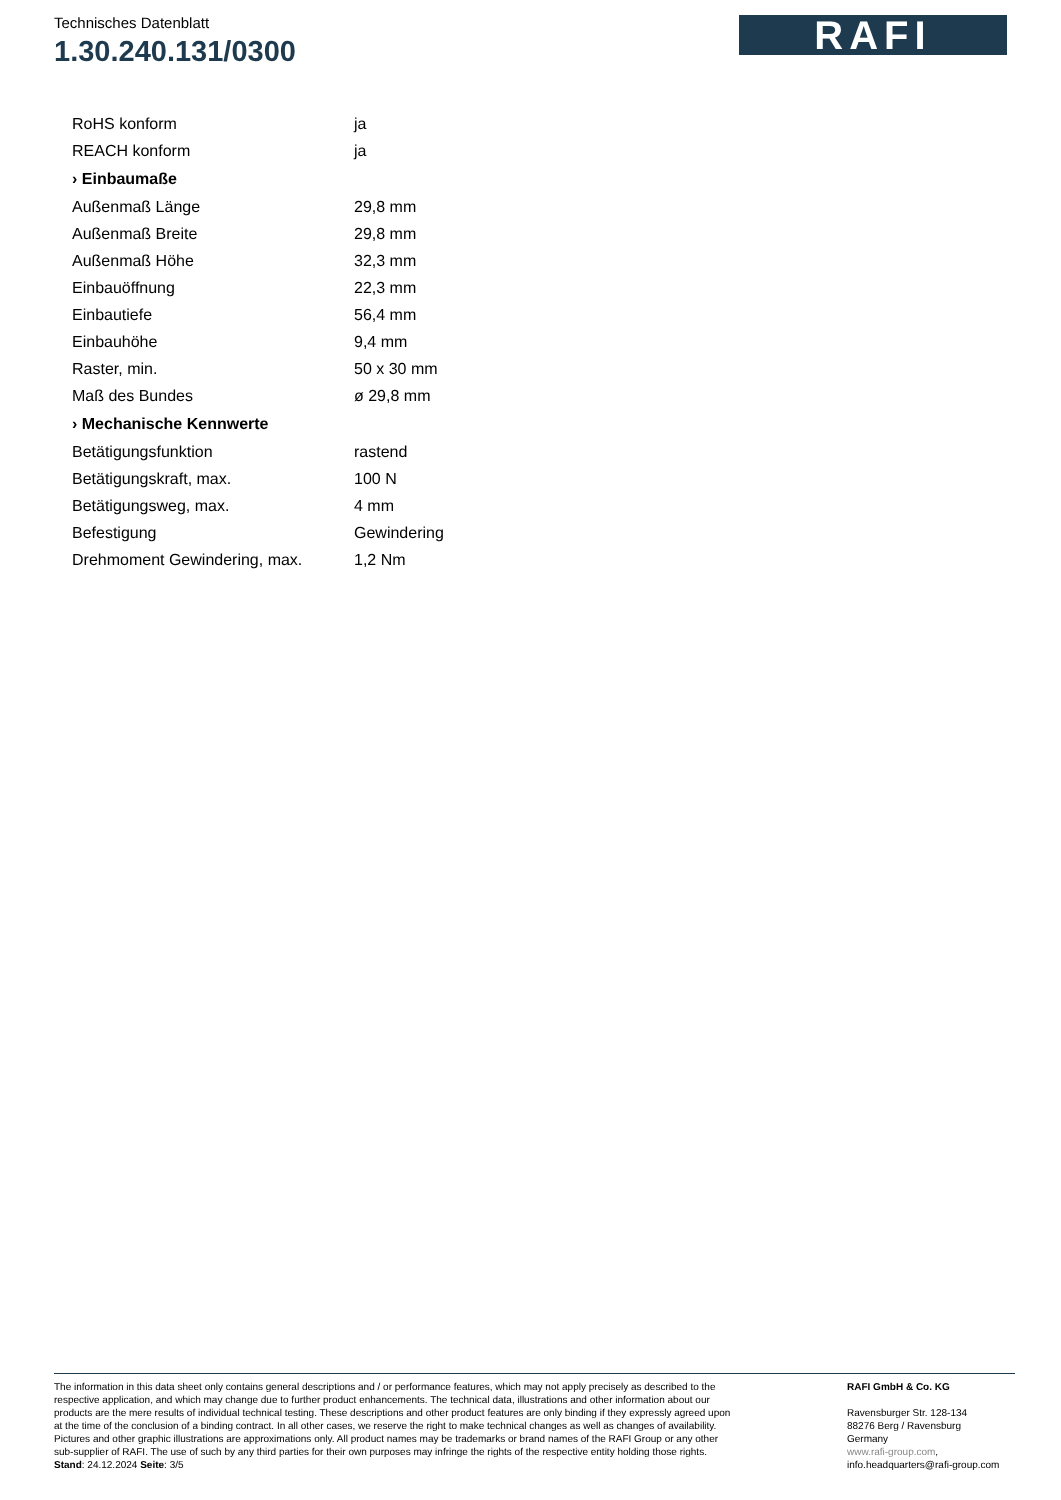Technisches Datenblatt
1.30.240.131/0300
RAFI
| RoHS konform | ja |
| REACH konform | ja |
| › Einbaumaße | |
| Außenmaß Länge | 29,8 mm |
| Außenmaß Breite | 29,8 mm |
| Außenmaß Höhe | 32,3 mm |
| Einbauöffnung | 22,3 mm |
| Einbautiefe | 56,4 mm |
| Einbauhöhe | 9,4 mm |
| Raster, min. | 50 x 30 mm |
| Maß des Bundes | ø 29,8 mm |
| › Mechanische Kennwerte | |
| Betätigungsfunktion | rastend |
| Betätigungskraft, max. | 100 N |
| Betätigungsweg, max. | 4 mm |
| Befestigung | Gewindering |
| Drehmoment Gewindering, max. | 1,2 Nm |
The information in this data sheet only contains general descriptions and / or performance features, which may not apply precisely as described to the respective application, and which may change due to further product enhancements. The technical data, illustrations and other information about our products are the mere results of individual technical testing. These descriptions and other product features are only binding if they expressly agreed upon at the time of the conclusion of a binding contract. In all other cases, we reserve the right to make technical changes as well as changes of availability. Pictures and other graphic illustrations are approximations only. All product names may be trademarks or brand names of the RAFI Group or any other sub-supplier of RAFI. The use of such by any third parties for their own purposes may infringe the rights of the respective entity holding those rights.
Stand: 24.12.2024 Seite: 3/5
RAFI GmbH & Co. KG
Ravensburger Str. 128-134
88276 Berg / Ravensburg
Germany
www.rafi-group.com,
info.headquarters@rafi-group.com